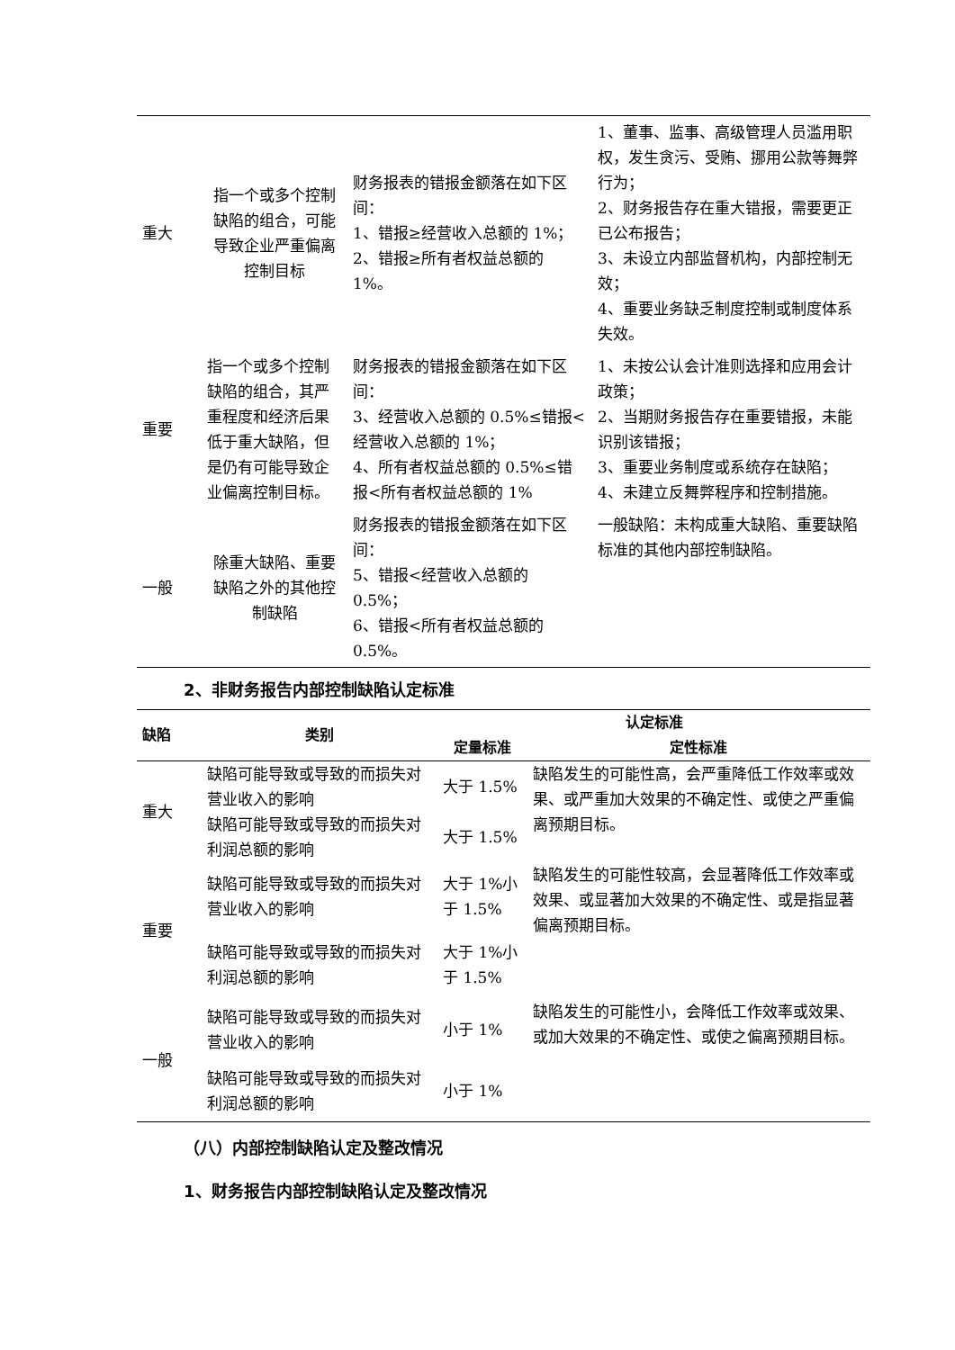| 重大 | 指一个或多个控制缺陷的组合，可能导致企业严重偏离控制目标 | 财务报表的错报金额落在如下区间： 1、错报≥经营收入总额的 1%； 2、错报≥所有者权益总额的 1%。 | 1、董事、监事、高级管理人员滥用职权，发生贪污、受贿、挪用公款等舞弊行为； 2、财务报告存在重大错报，需要更正已公布报告； 3、未设立内部监督机构，内部控制无效； 4、重要业务缺乏制度控制或制度体系失效。 |
| 重要 | 指一个或多个控制缺陷的组合，其严重程度和经济后果低于重大缺陷，但是仍有可能导致企业偏离控制目标。 | 财务报表的错报金额落在如下区间： 3、经营收入总额的 0.5%≤错报<经营收入总额的 1%； 4、所有者权益总额的 0.5%≤错报<所有者权益总额的 1% | 1、未按公认会计准则选择和应用会计政策； 2、当期财务报告存在重要错报，未能识别该错报； 3、重要业务制度或系统存在缺陷； 4、未建立反舞弊程序和控制措施。 |
| 一般 | 除重大缺陷、重要缺陷之外的其他控制缺陷 | 财务报表的错报金额落在如下区间： 5、错报<经营收入总额的 0.5%； 6、错报<所有者权益总额的 0.5%。 | 一般缺陷：未构成重大缺陷、重要缺陷标准的其他内部控制缺陷。 |
2、非财务报告内部控制缺陷认定标准
| 缺陷 | 类别 | 认定标准 | |
| --- | --- | --- | --- |
| | | 定量标准 | 定性标准 |
| 重大 | 缺陷可能导致或导致的而损失对营业收入的影响 | 大于 1.5% | 缺陷发生的可能性高，会严重降低工作效率或效果、或严重加大效果的不确定性、或使之严重偏离预期目标。 |
| | 缺陷可能导致或导致的而损失对利润总额的影响 | 大于 1.5% | |
| 重要 | 缺陷可能导致或导致的而损失对营业收入的影响 | 大于 1%小于 1.5% | 缺陷发生的可能性较高，会显著降低工作效率或效果、或显著加大效果的不确定性、或是指显著偏离预期目标。 |
| | 缺陷可能导致或导致的而损失对利润总额的影响 | 大于 1%小于 1.5% | |
| 一般 | 缺陷可能导致或导致的而损失对营业收入的影响 | 小于 1% | 缺陷发生的可能性小，会降低工作效率或效果、或加大效果的不确定性、或使之偏离预期目标。 |
| | 缺陷可能导致或导致的而损失对利润总额的影响 | 小于 1% | |
（八）内部控制缺陷认定及整改情况
1、财务报告内部控制缺陷认定及整改情况